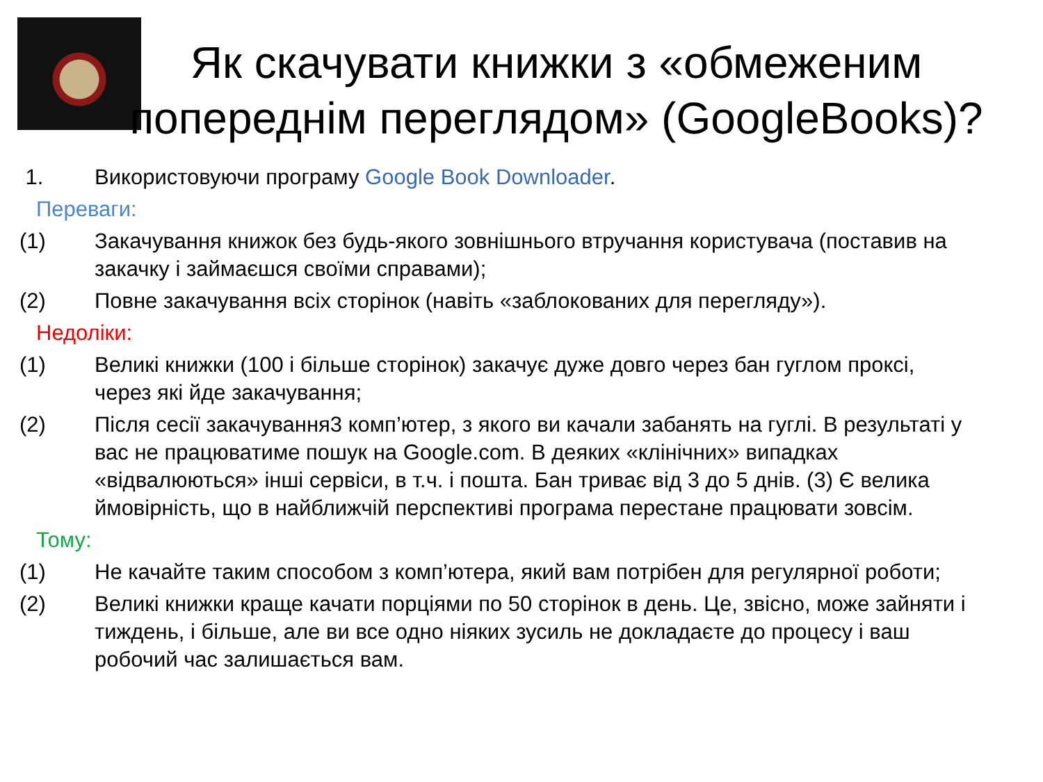Як скачувати книжки з «обмеженим попереднім переглядом» (GoogleBooks)?
1. Використовуючи програму Google Book Downloader.
Переваги:
(1) Закачування книжок без будь-якого зовнішнього втручання користувача (поставив на закачку і займаєшся своїми справами);
(2) Повне закачування всіх сторінок (навіть «заблокованих для перегляду»).
Недоліки:
(1) Великі книжки (100 і більше сторінок) закачує дуже довго через бан гуглом проксі, через які йде закачування;
(2) Після сесії закачування3 комп’ютер, з якого ви качали забанять на гуглі. В результаті у вас не працюватиме пошук на Google.com. В деяких «клінічних» випадках «відвалюються» інші сервіси, в т.ч. і пошта. Бан триває від 3 до 5 днів. (3) Є велика ймовірність, що в найближчій перспективі програма перестане працювати зовсім.
Тому:
(1) Не качайте таким способом з комп’ютера, який вам потрібен для регулярної роботи;
(2) Великі книжки краще качати порціями по 50 сторінок в день. Це, звісно, може зайняти і тиждень, і більше, але ви все одно ніяких зусиль не докладаєте до процесу і ваш робочий час залишається вам.